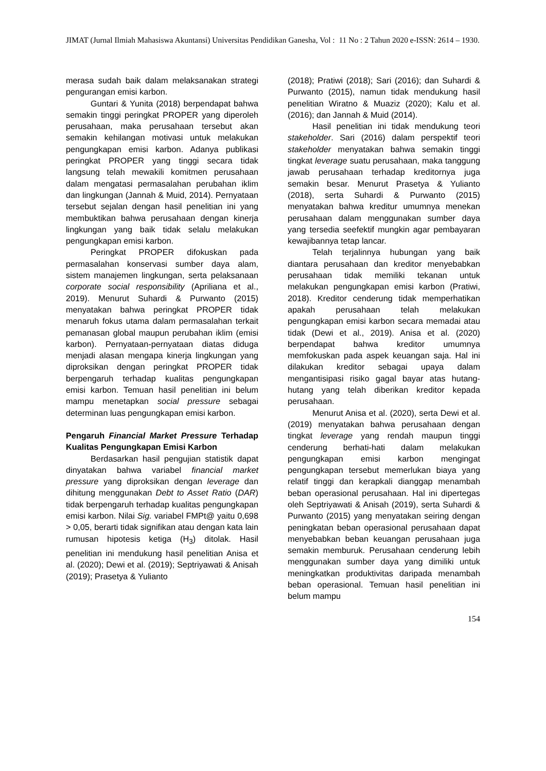JIMAT (Jurnal Ilmiah Mahasiswa Akuntansi) Universitas Pendidikan Ganesha, Vol : 11 No : 2 Tahun 2020 e-ISSN: 2614 – 1930.
merasa sudah baik dalam melaksanakan strategi pengurangan emisi karbon.
Guntari & Yunita (2018) berpendapat bahwa semakin tinggi peringkat PROPER yang diperoleh perusahaan, maka perusahaan tersebut akan semakin kehilangan motivasi untuk melakukan pengungkapan emisi karbon. Adanya publikasi peringkat PROPER yang tinggi secara tidak langsung telah mewakili komitmen perusahaan dalam mengatasi permasalahan perubahan iklim dan lingkungan (Jannah & Muid, 2014). Pernyataan tersebut sejalan dengan hasil penelitian ini yang membuktikan bahwa perusahaan dengan kinerja lingkungan yang baik tidak selalu melakukan pengungkapan emisi karbon.
Peringkat PROPER difokuskan pada permasalahan konservasi sumber daya alam, sistem manajemen lingkungan, serta pelaksanaan corporate social responsibility (Apriliana et al., 2019). Menurut Suhardi & Purwanto (2015) menyatakan bahwa peringkat PROPER tidak menaruh fokus utama dalam permasalahan terkait pemanasan global maupun perubahan iklim (emisi karbon). Pernyataan-pernyataan diatas diduga menjadi alasan mengapa kinerja lingkungan yang diproksikan dengan peringkat PROPER tidak berpengaruh terhadap kualitas pengungkapan emisi karbon. Temuan hasil penelitian ini belum mampu menetapkan social pressure sebagai determinan luas pengungkapan emisi karbon.
Pengaruh Financial Market Pressure Terhadap Kualitas Pengungkapan Emisi Karbon
Berdasarkan hasil pengujian statistik dapat dinyatakan bahwa variabel financial market pressure yang diproksikan dengan leverage dan dihitung menggunakan Debt to Asset Ratio (DAR) tidak berpengaruh terhadap kualitas pengungkapan emisi karbon. Nilai Sig. variabel FMPt@ yaitu 0,698 > 0,05, berarti tidak signifikan atau dengan kata lain rumusan hipotesis ketiga (H<sub>3</sub>) ditolak. Hasil penelitian ini mendukung hasil penelitian Anisa et al. (2020); Dewi et al. (2019); Septriyawati & Anisah (2019); Prasetya & Yulianto
(2018); Pratiwi (2018); Sari (2016); dan Suhardi & Purwanto (2015), namun tidak mendukung hasil penelitian Wiratno & Muaziz (2020); Kalu et al. (2016); dan Jannah & Muid (2014).
Hasil penelitian ini tidak mendukung teori stakeholder. Sari (2016) dalam perspektif teori stakeholder menyatakan bahwa semakin tinggi tingkat leverage suatu perusahaan, maka tanggung jawab perusahaan terhadap kreditornya juga semakin besar. Menurut Prasetya & Yulianto (2018), serta Suhardi & Purwanto (2015) menyatakan bahwa kreditur umumnya menekan perusahaan dalam menggunakan sumber daya yang tersedia seefektif mungkin agar pembayaran kewajibannya tetap lancar.
Telah terjalinnya hubungan yang baik diantara perusahaan dan kreditor menyebabkan perusahaan tidak memiliki tekanan untuk melakukan pengungkapan emisi karbon (Pratiwi, 2018). Kreditor cenderung tidak memperhatikan apakah perusahaan telah melakukan pengungkapan emisi karbon secara memadai atau tidak (Dewi et al., 2019). Anisa et al. (2020) berpendapat bahwa kreditor umumnya memfokuskan pada aspek keuangan saja. Hal ini dilakukan kreditor sebagai upaya dalam mengantisipasi risiko gagal bayar atas hutang-hutang yang telah diberikan kreditor kepada perusahaan.
Menurut Anisa et al. (2020), serta Dewi et al. (2019) menyatakan bahwa perusahaan dengan tingkat leverage yang rendah maupun tinggi cenderung berhati-hati dalam melakukan pengungkapan emisi karbon mengingat pengungkapan tersebut memerlukan biaya yang relatif tinggi dan kerapkali dianggap menambah beban operasional perusahaan. Hal ini dipertegas oleh Septriyawati & Anisah (2019), serta Suhardi & Purwanto (2015) yang menyatakan seiring dengan peningkatan beban operasional perusahaan dapat menyebabkan beban keuangan perusahaan juga semakin memburuk. Perusahaan cenderung lebih menggunakan sumber daya yang dimiliki untuk meningkatkan produktivitas daripada menambah beban operasional. Temuan hasil penelitian ini belum mampu
154